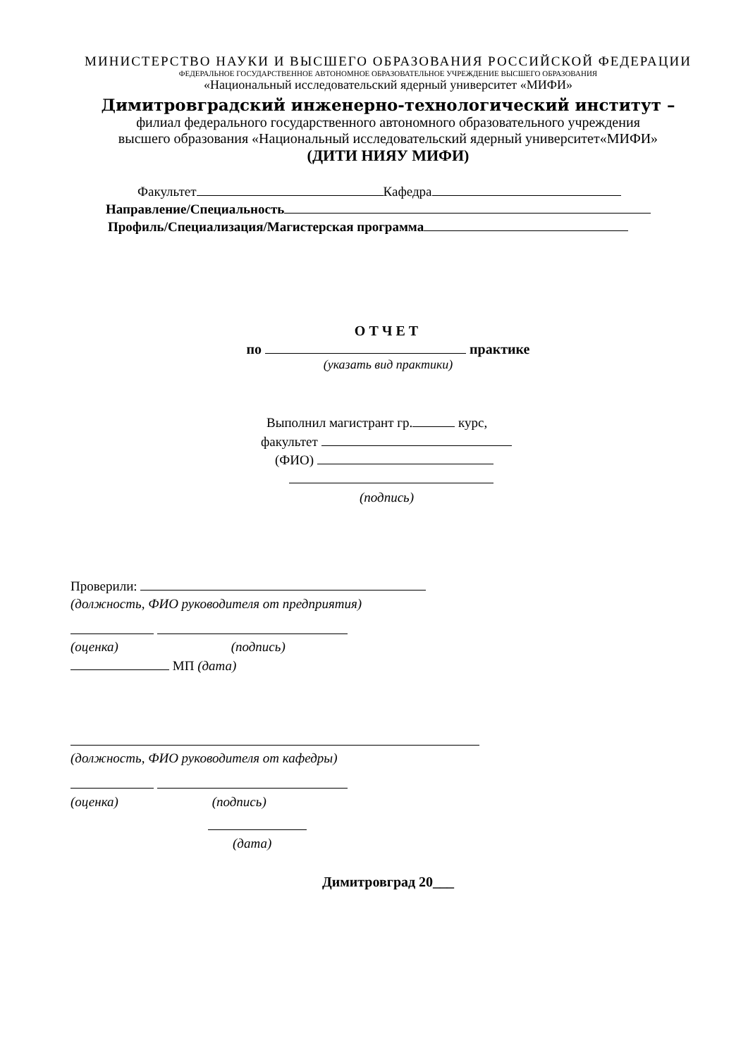МИНИСТЕРСТВО НАУКИ И ВЫСШЕГО ОБРАЗОВАНИЯ РОССИЙСКОЙ ФЕДЕРАЦИИ
ФЕДЕРАЛЬНОЕ ГОСУДАРСТВЕННОЕ АВТОНОМНОЕ ОБРАЗОВАТЕЛЬНОЕ УЧРЕЖДЕНИЕ ВЫСШЕГО ОБРАЗОВАНИЯ
«Национальный исследовательский ядерный университет «МИФИ»
Димитровградский инженерно-технологический институт –
филиал федерального государственного автономного образовательного учреждения
высшего образования «Национальный исследовательский ядерный университет«МИФИ»
(ДИТИ НИЯУ МИФИ)
Факультет Кафедра
Направление/Специальность
Профиль/Специализация/Магистерская программа
ОТЧЕТ
по практике
(указать вид практики)
Выполнил магистрант гр. курс,
факультет
(ФИО)
(подпись)
Проверили:
(должность, ФИО руководителя от предприятия)
(оценка) (подпись)
МП (дата)
(должность, ФИО руководителя от кафедры)
(оценка) (подпись)
(дата)
Димитровград 20___